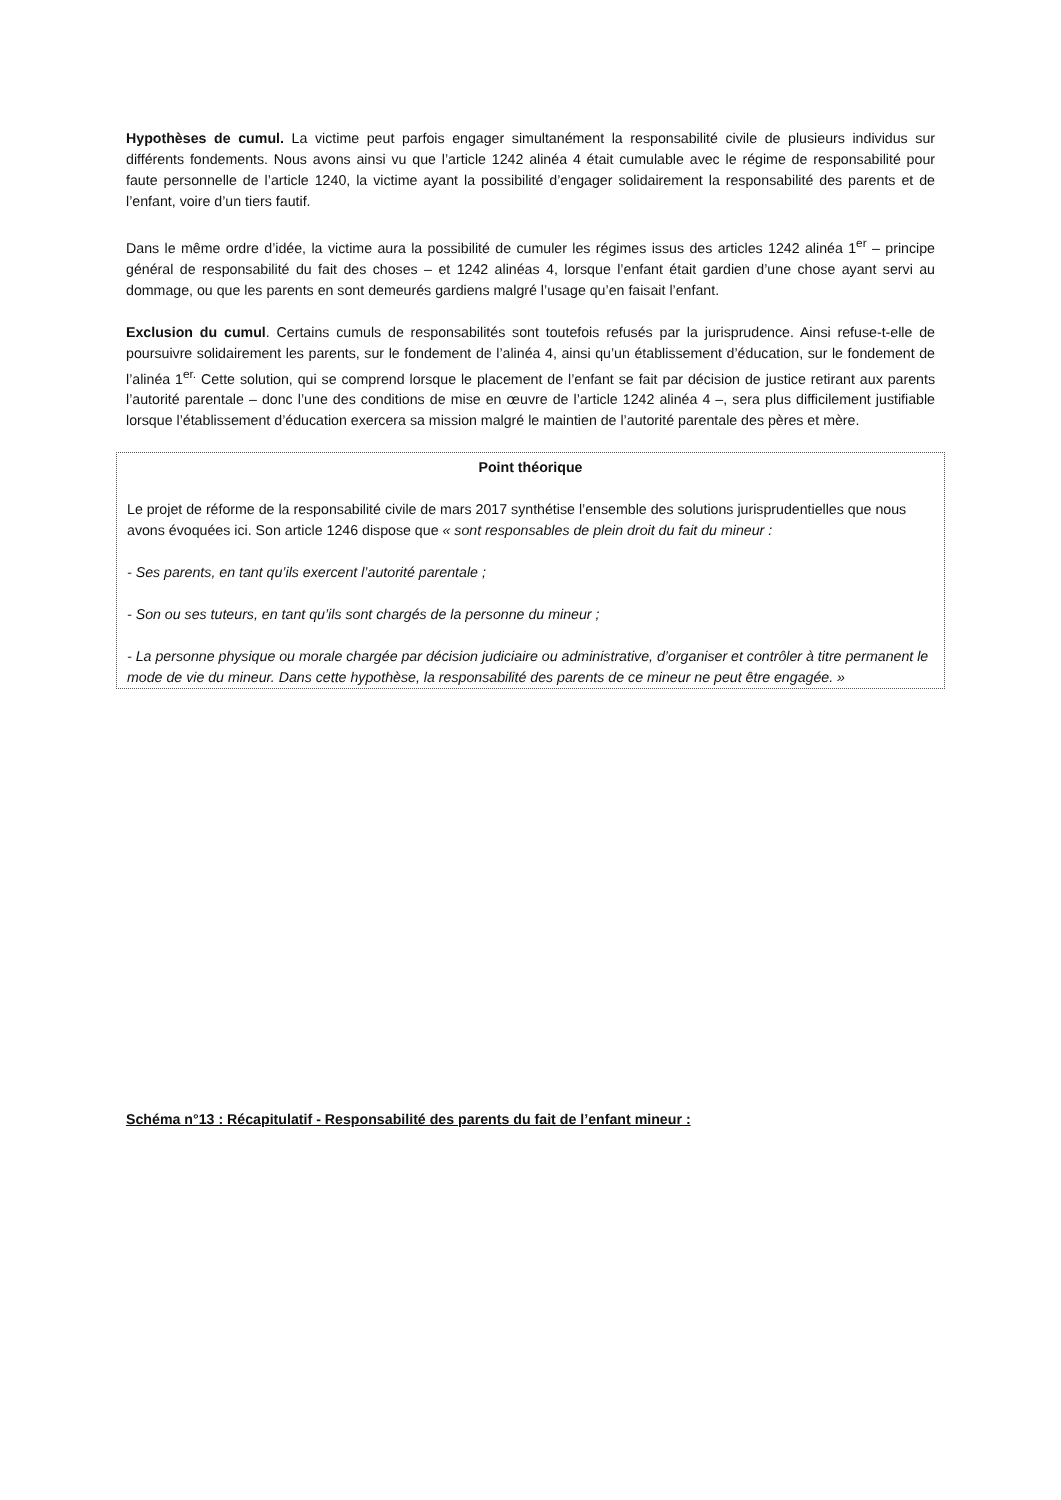Hypothèses de cumul. La victime peut parfois engager simultanément la responsabilité civile de plusieurs individus sur différents fondements. Nous avons ainsi vu que l’article 1242 alinéa 4 était cumulable avec le régime de responsabilité pour faute personnelle de l’article 1240, la victime ayant la possibilité d’engager solidairement la responsabilité des parents et de l’enfant, voire d’un tiers fautif.
Dans le même ordre d’idée, la victime aura la possibilité de cumuler les régimes issus des articles 1242 alinéa 1<sup>er</sup> – principe général de responsabilité du fait des choses – et 1242 alinéas 4, lorsque l’enfant était gardien d’une chose ayant servi au dommage, ou que les parents en sont demeurés gardiens malgré l’usage qu’en faisait l’enfant.
Exclusion du cumul. Certains cumuls de responsabilités sont toutefois refusés par la jurisprudence. Ainsi refuse-t-elle de poursuivre solidairement les parents, sur le fondement de l’alinéa 4, ainsi qu’un établissement d’éducation, sur le fondement de l’alinéa 1<sup>er.</sup> Cette solution, qui se comprend lorsque le placement de l’enfant se fait par décision de justice retirant aux parents l’autorité parentale – donc l’une des conditions de mise en œuvre de l’article 1242 alinéa 4 –, sera plus difficilement justifiable lorsque l’établissement d’éducation exercera sa mission malgré le maintien de l’autorité parentale des pères et mère.
Point théorique
Le projet de réforme de la responsabilité civile de mars 2017 synthétise l’ensemble des solutions jurisprudentielles que nous avons évoquées ici. Son article 1246 dispose que « sont responsables de plein droit du fait du mineur :
- Ses parents, en tant qu’ils exercent l’autorité parentale ;
- Son ou ses tuteurs, en tant qu’ils sont chargés de la personne du mineur ;
- La personne physique ou morale chargée par décision judiciaire ou administrative, d’organiser et contrôler à titre permanent le mode de vie du mineur. Dans cette hypothèse, la responsabilité des parents de ce mineur ne peut être engagée. »
Schéma n°13 : Récapitulatif - Responsabilité des parents du fait de l’enfant mineur :